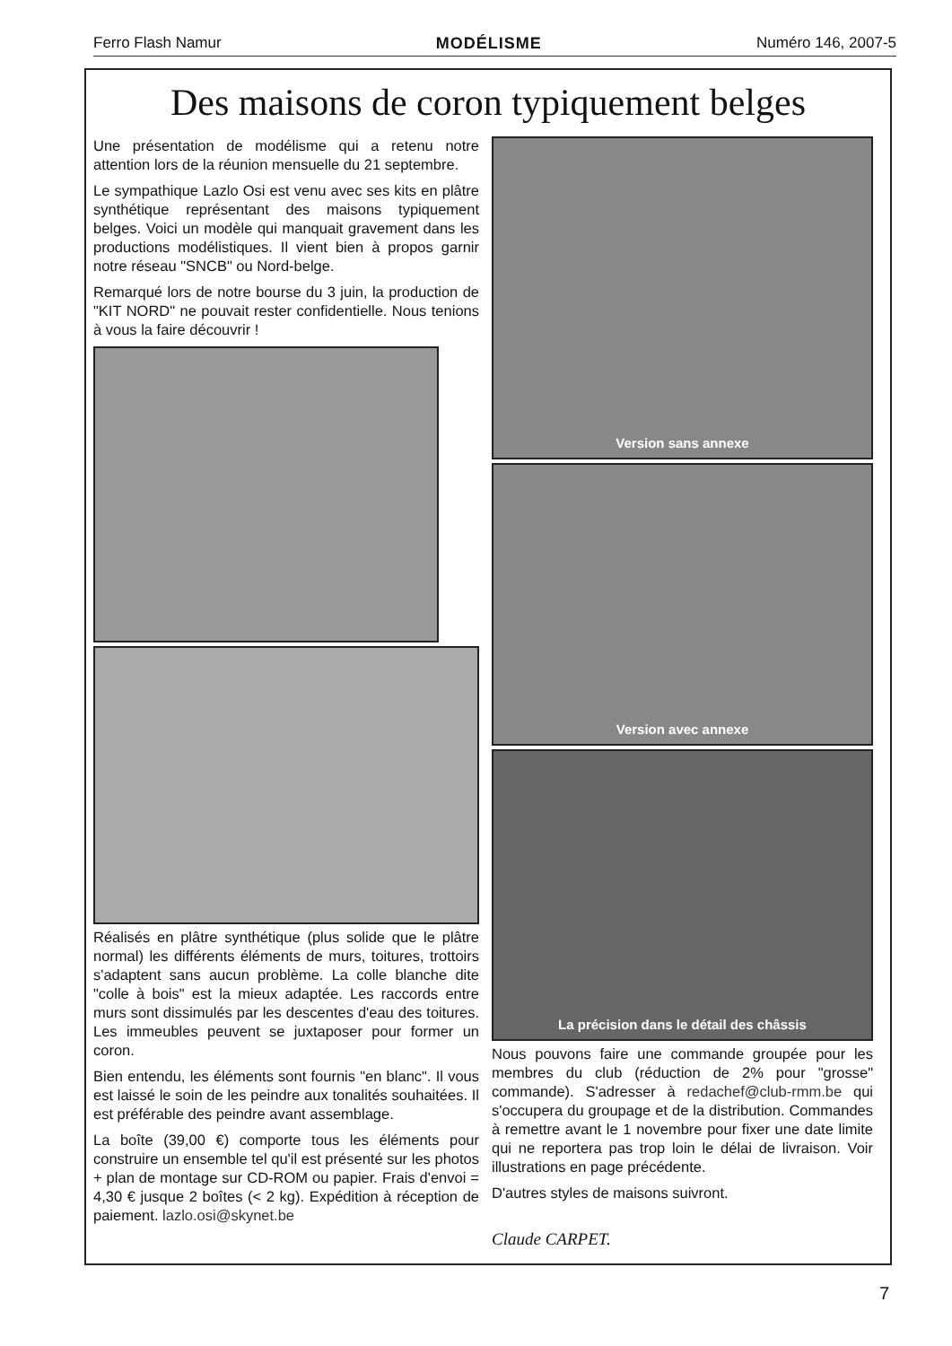Ferro Flash Namur MODÉLISME Numéro 146, 2007-5
Des maisons de coron typiquement belges
Une présentation de modélisme qui a retenu notre attention lors de la réunion mensuelle du 21 septembre.
Le sympathique Lazlo Osi est venu avec ses kits en plâtre synthétique représentant des maisons typiquement belges. Voici un modèle qui manquait gravement dans les productions modélistiques. Il vient bien à propos garnir notre réseau "SNCB" ou Nord-belge.
Remarqué lors de notre bourse du 3 juin, la production de "KIT NORD" ne pouvait rester confidentielle. Nous tenions à vous la faire découvrir !
Réalisés en plâtre synthétique (plus solide que le plâtre normal) les différents éléments de murs, toitures, trottoirs s'adaptent sans aucun problème. La colle blanche dite "colle à bois" est la mieux adaptée. Les raccords entre murs sont dissimulés par les descentes d'eau des toitures. Les immeubles peuvent se juxtaposer pour former un coron.
Bien entendu, les éléments sont fournis "en blanc". Il vous est laissé le soin de les peindre aux tonalités souhaitées. Il est préférable des peindre avant assemblage.
La boîte (39,00 €) comporte tous les éléments pour construire un ensemble tel qu'il est présenté sur les photos + plan de montage sur CD-ROM ou papier. Frais d'envoi = 4,30 € jusque 2 boîtes (< 2 kg). Expédition à réception de paiement. lazlo.osi@skynet.be
Version sans annexe
Version avec annexe
La précision dans le détail des châssis
Nous pouvons faire une commande groupée pour les membres du club (réduction de 2% pour "grosse" commande). S'adresser à redachef@club-rmm.be qui s'occupera du groupage et de la distribution. Commandes à remettre avant le 1 novembre pour fixer une date limite qui ne reportera pas trop loin le délai de livraison. Voir illustrations en page précédente.
D'autres styles de maisons suivront.
Claude CARPET.
7